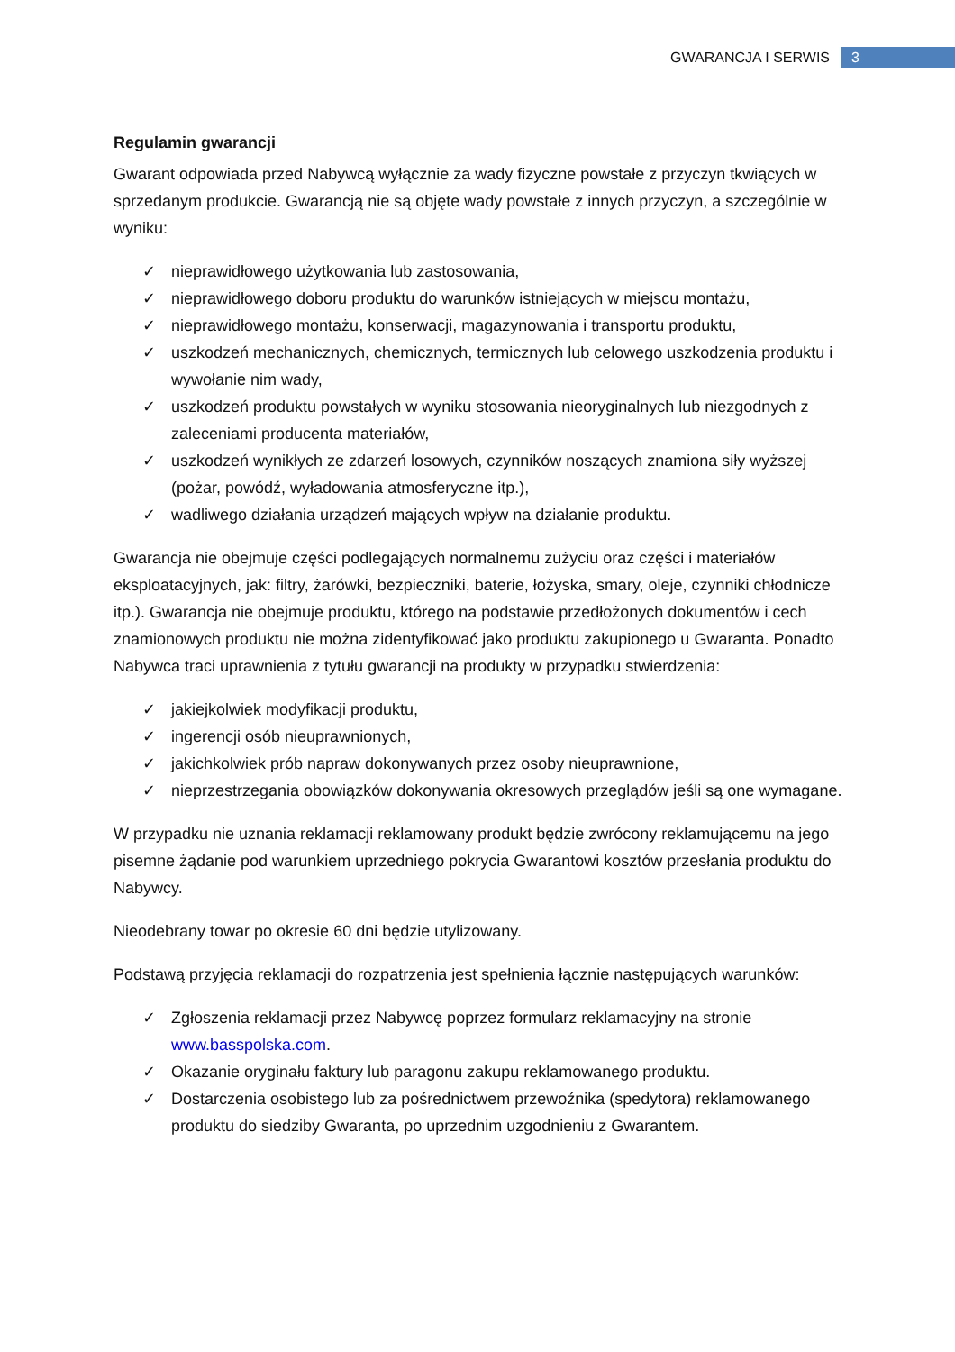GWARANCJA I SERWIS 3
Regulamin gwarancji
Gwarant odpowiada przed Nabywcą wyłącznie za wady fizyczne powstałe z przyczyn tkwiących w sprzedanym produkcie. Gwarancją nie są objęte wady powstałe z innych przyczyn, a szczególnie w wyniku:
✓ nieprawidłowego użytkowania lub zastosowania,
✓ nieprawidłowego doboru produktu do warunków istniejących w miejscu montażu,
✓ nieprawidłowego montażu, konserwacji, magazynowania i transportu produktu,
✓ uszkodzeń mechanicznych, chemicznych, termicznych lub celowego uszkodzenia produktu i wywołanie nim wady,
✓ uszkodzeń produktu powstałych w wyniku stosowania nieoryginalnych lub niezgodnych z zaleceniami producenta materiałów,
✓ uszkodzeń wynikłych ze zdarzeń losowych, czynników noszących znamiona siły wyższej (pożar, powódź, wyładowania atmosferyczne itp.),
✓ wadliwego działania urządzeń mających wpływ na działanie produktu.
Gwarancja nie obejmuje części podlegających normalnemu zużyciu oraz części i materiałów eksploatacyjnych, jak: filtry, żarówki, bezpieczniki, baterie, łożyska, smary, oleje, czynniki chłodnicze itp.). Gwarancja nie obejmuje produktu, którego na podstawie przedłożonych dokumentów i cech znamionowych produktu nie można zidentyfikować jako produktu zakupionego u Gwaranta. Ponadto Nabywca traci uprawnienia z tytułu gwarancji na produkty w przypadku stwierdzenia:
✓ jakiejkolwiek modyfikacji produktu,
✓ ingerencji osób nieuprawnionych,
✓ jakichkolwiek prób napraw dokonywanych przez osoby nieuprawnione,
✓ nieprzestrzegania obowiązków dokonywania okresowych przeglądów jeśli są one wymagane.
W przypadku nie uznania reklamacji reklamowany produkt będzie zwrócony reklamującemu na jego pisemne żądanie pod warunkiem uprzedniego pokrycia Gwarantowi kosztów przesłania produktu do Nabywcy.
Nieodebrany towar po okresie 60 dni będzie utylizowany.
Podstawą przyjęcia reklamacji do rozpatrzenia jest spełnienia łącznie następujących warunków:
✓ Zgłoszenia reklamacji przez Nabywcę poprzez formularz reklamacyjny na stronie www.basspolska.com.
✓ Okazanie oryginału faktury lub paragonu zakupu reklamowanego produktu.
✓ Dostarczenia osobistego lub za pośrednictwem przewoźnika (spedytora) reklamowanego produktu do siedziby Gwaranta, po uprzednim uzgodnieniu z Gwarantem.